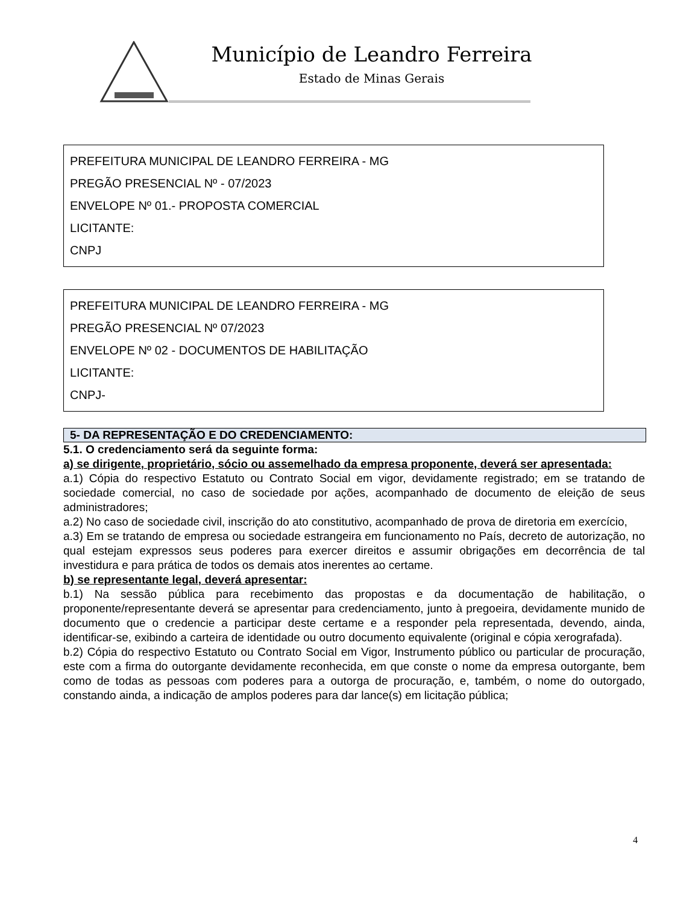Município de Leandro Ferreira
Estado de Minas Gerais
PREFEITURA MUNICIPAL DE LEANDRO FERREIRA - MG
PREGÃO PRESENCIAL Nº - 07/2023
ENVELOPE Nº 01.- PROPOSTA COMERCIAL
LICITANTE:
CNPJ
PREFEITURA MUNICIPAL DE LEANDRO FERREIRA - MG
PREGÃO PRESENCIAL Nº 07/2023
ENVELOPE Nº 02 - DOCUMENTOS DE HABILITAÇÃO
LICITANTE:
CNPJ-
5- DA REPRESENTAÇÃO E DO CREDENCIAMENTO:
5.1. O credenciamento será da seguinte forma:
a) se dirigente, proprietário, sócio ou assemelhado da empresa proponente, deverá ser apresentada:
a.1) Cópia do respectivo Estatuto ou Contrato Social em vigor, devidamente registrado; em se tratando de sociedade comercial, no caso de sociedade por ações, acompanhado de documento de eleição de seus administradores;
a.2) No caso de sociedade civil, inscrição do ato constitutivo, acompanhado de prova de diretoria em exercício,
a.3) Em se tratando de empresa ou sociedade estrangeira em funcionamento no País, decreto de autorização, no qual estejam expressos seus poderes para exercer direitos e assumir obrigações em decorrência de tal investidura e para prática de todos os demais atos inerentes ao certame.
b) se representante legal, deverá apresentar:
b.1) Na sessão pública para recebimento das propostas e da documentação de habilitação, o proponente/representante deverá se apresentar para credenciamento, junto à pregoeira, devidamente munido de documento que o credencie a participar deste certame e a responder pela representada, devendo, ainda, identificar-se, exibindo a carteira de identidade ou outro documento equivalente (original e cópia xerografada).
b.2) Cópia do respectivo Estatuto ou Contrato Social em Vigor, Instrumento público ou particular de procuração, este com a firma do outorgante devidamente reconhecida, em que conste o nome da empresa outorgante, bem como de todas as pessoas com poderes para a outorga de procuração, e, também, o nome do outorgado, constando ainda, a indicação de amplos poderes para dar lance(s) em licitação pública;
4